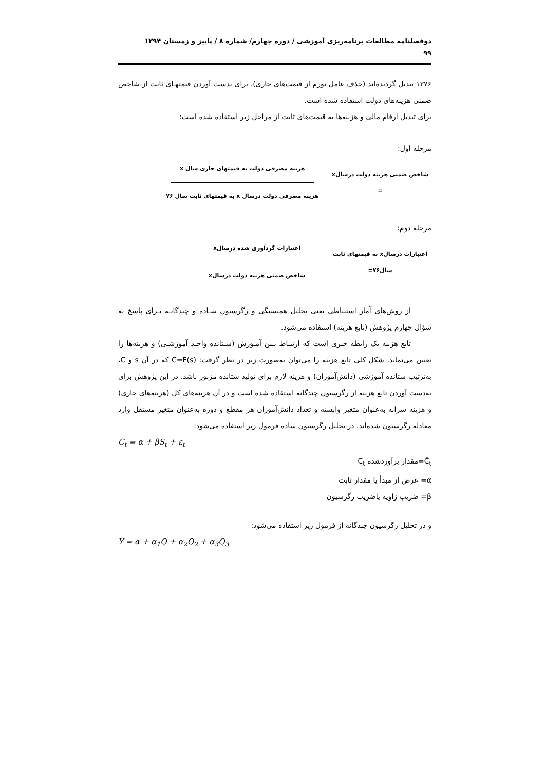دوفصلنامه مطالعات برنامه‌ریزی آموزشی / دوره چهارم/ شماره ۸ / پاییز و زمستان ۱۳۹۴
۹۹
۱۳۷۶ تبدیل گردیده‌اند (حذف عامل تورم از قیمت‌های جاری). برای بدست آوردن قیمتهـای ثابت از شاخص ضمنی هزینه‌های دولت استفاده شده است.
برای تبدیل ارقام مالی و هزینه‌ها به قیمت‌های ثابت از مراحل زیر استفاده شده است:
مرحله اول:
شاخص ضمنی هزینه دولت درسالx =
هزینه مصرفی دولت به قیمتهای جاری سال x
هزینه مصرفی دولت درسال x به قیمتهای ثابت سال ۷۶
مرحله دوم:
اعتبارات درسالx به قیمتهای ثابت سال۷۶=
اعتبارات گردآوری شده درسالx
شاخص ضمنی هزینه دولت درسالx
از روش‌های آمار استنباطی یعنی تحلیل همبستگی و رگرسیون سـاده و چندگانـه بـرای پاسخ به سؤال چهارم پژوهش (تابع هزینه) استفاده می‌شود.
تابع هزینه یک رابطه جبری است که ارتبـاط بـین آمـوزش (سـتانده واحـد آموزشـی) و هزینه‌ها را تعیین می‌نماید. شکل کلی تابع هزینه را می‌توان به‌صورت زیر در نظر گرفت: C=F(s) که در آن s و C، به‌ترتیب ستانده آموزشی (دانش‌آموزان) و هزینه لازم برای تولید ستانده مزبور باشد. در این پژوهش برای به‌دست آوردن تابع هزینه از رگرسیون چندگانه استفاده شده است و در آن هزینه‌های کل (هزینه‌های جاری) و هزینه سرانه به‌عنوان متغیر وابسته و تعداد دانش‌آموزان هر مقطع و دوره به‌عنوان متغیر مستقل وارد معادله رگرسیون شده‌اند. در تحلیل رگرسیون ساده فرمول زیر استفاده می‌شود:
C<sub>t</sub> = α + βS<sub>t</sub> + ε<sub>t</sub>
Ĉ<sub>t</sub>=مقدار برآوردشده C<sub>t</sub>
α= عرض از مبدأ یا مقدار ثابت
β= ضریب زاویه یاضریب رگرسیون
و در تحلیل رگرسیون چندگانه از فرمول زیر استفاده می‌شود:
Y = α + α<sub>1</sub>Q + α<sub>2</sub>Q<sub>2</sub> + α<sub>3</sub>Q<sub>3</sub>